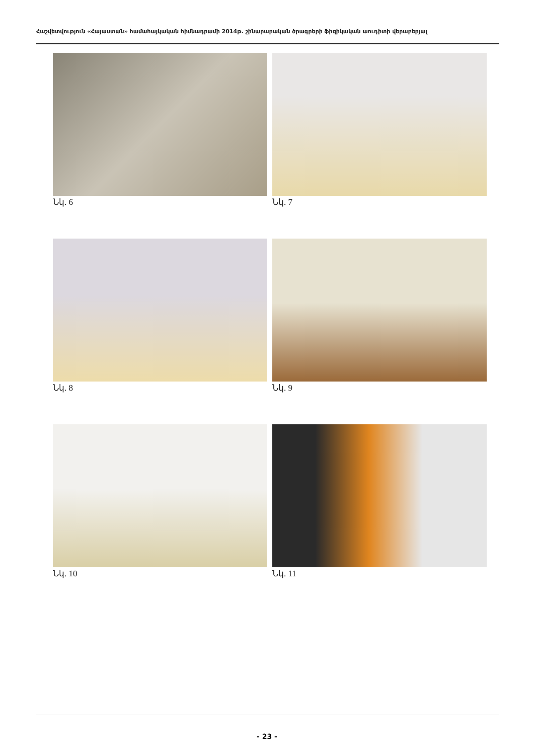Հաշվետվություն «Հայաստան» համահայկական հիմնադրամի 2014թ. շինարարական ծրագրերի ֆիզիկական աուդիտի վերաբերյալ
Նկ. 6
Նկ. 7
Նկ. 8
Նկ. 9
Նկ. 10
Նկ. 11
- 23 -